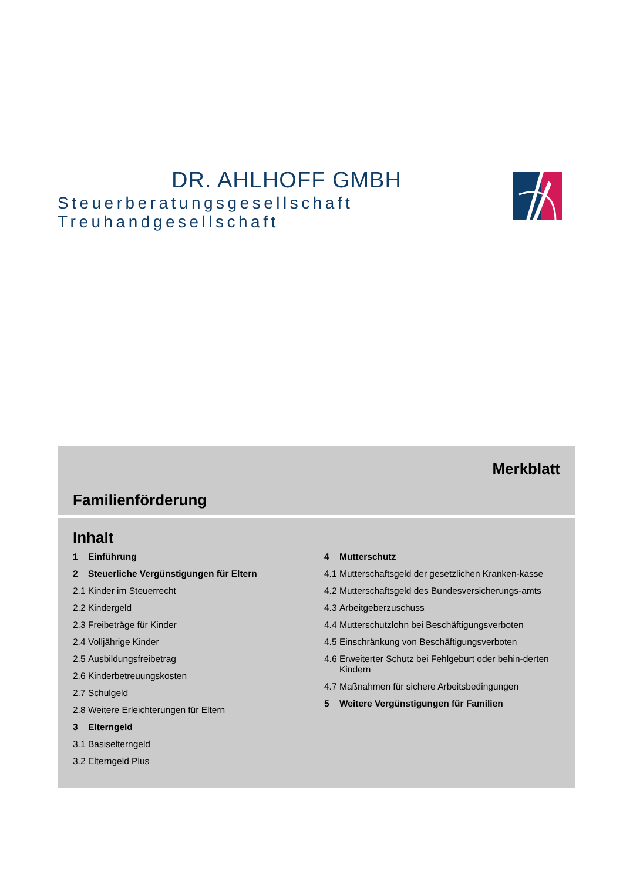DR. AHLHOFF GMBH
Steuerberatungsgesellschaft Treuhandgesellschaft
Merkblatt
Familienförderung
Inhalt
1 Einführung
2 Steuerliche Vergünstigungen für Eltern
2.1 Kinder im Steuerrecht
2.2 Kindergeld
2.3 Freibeträge für Kinder
2.4 Volljährige Kinder
2.5 Ausbildungsfreibetrag
2.6 Kinderbetreuungskosten
2.7 Schulgeld
2.8 Weitere Erleichterungen für Eltern
3 Elterngeld
3.1 Basiselterngeld
3.2 Elterngeld Plus
4 Mutterschutz
4.1 Mutterschaftsgeld der gesetzlichen Kranken-kasse
4.2 Mutterschaftsgeld des Bundesversicherungs-amts
4.3 Arbeitgeberzuschuss
4.4 Mutterschutzlohn bei Beschäftigungsverboten
4.5 Einschränkung von Beschäftigungsverboten
4.6 Erweiterter Schutz bei Fehlgeburt oder behin-derten Kindern
4.7 Maßnahmen für sichere Arbeitsbedingungen
5 Weitere Vergünstigungen für Familien